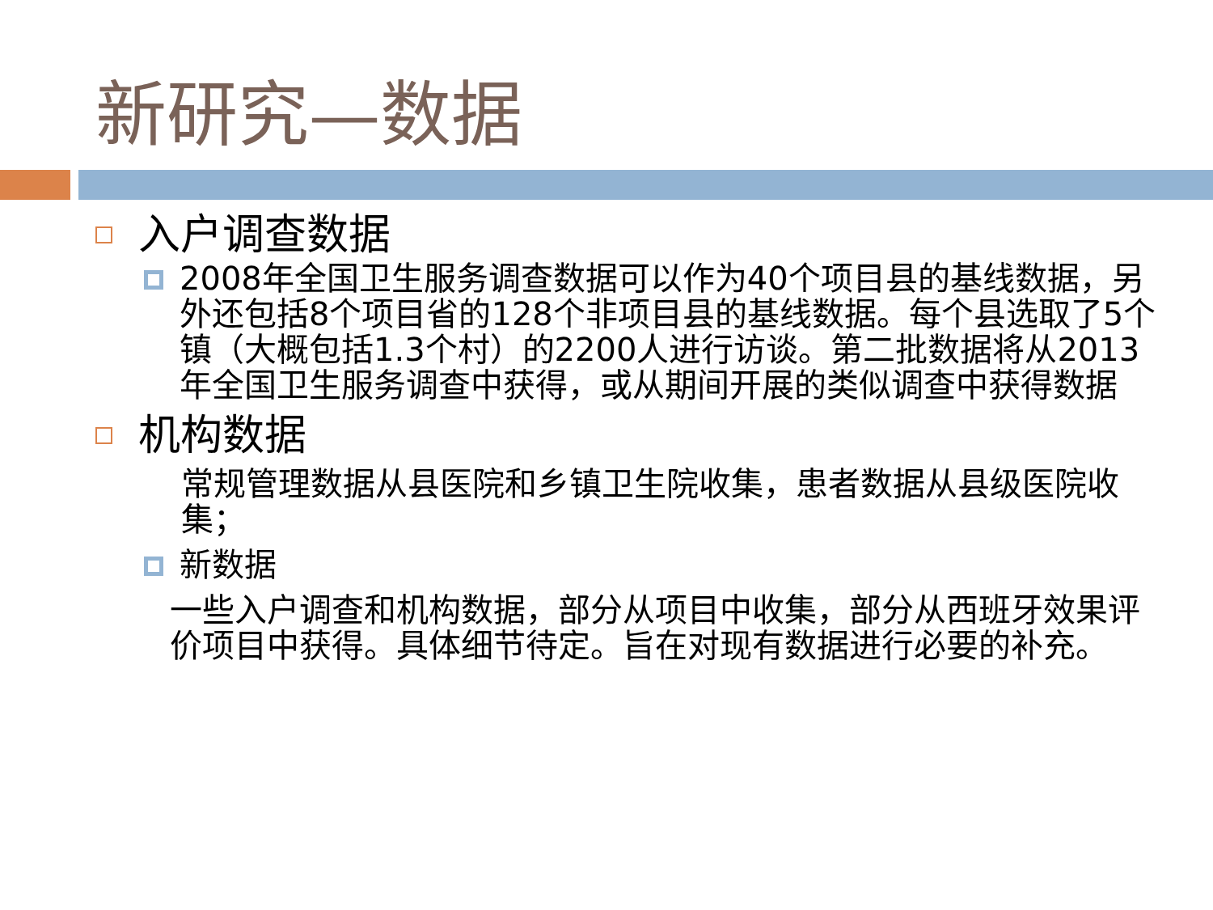新研究—数据
入户调查数据
2008年全国卫生服务调查数据可以作为40个项目县的基线数据，另外还包括8个项目省的128个非项目县的基线数据。每个县选取了5个镇（大概包括1.3个村）的2200人进行访谈。第二批数据将从2013年全国卫生服务调查中获得，或从期间开展的类似调查中获得数据
机构数据
常规管理数据从县医院和乡镇卫生院收集，患者数据从县级医院收集；
新数据
一些入户调查和机构数据，部分从项目中收集，部分从西班牙效果评价项目中获得。具体细节待定。旨在对现有数据进行必要的补充。